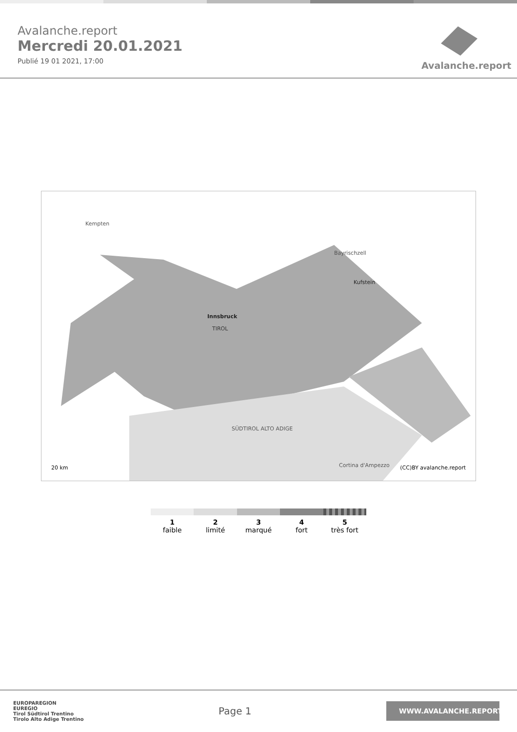Avalanche.report
Mercredi 20.01.2021
Publié 19 01 2021, 17:00
Avalanche.report
Innsbruck
TIROL
SÜDTIROL ALTO ADIGE
20 km (CC)BY avalanche.report
Kempten
Bayrischzell
Kufstein
Cortina d'Ampezzo
1
faible
2
limité
3
marqué
4
fort
5
très fort
EUROPAREGION
EUREGIO
Tirol Südtirol Trentino
Tirolo Alto Adige Trentino
Page 1
WWW.AVALANCHE.REPORT/F